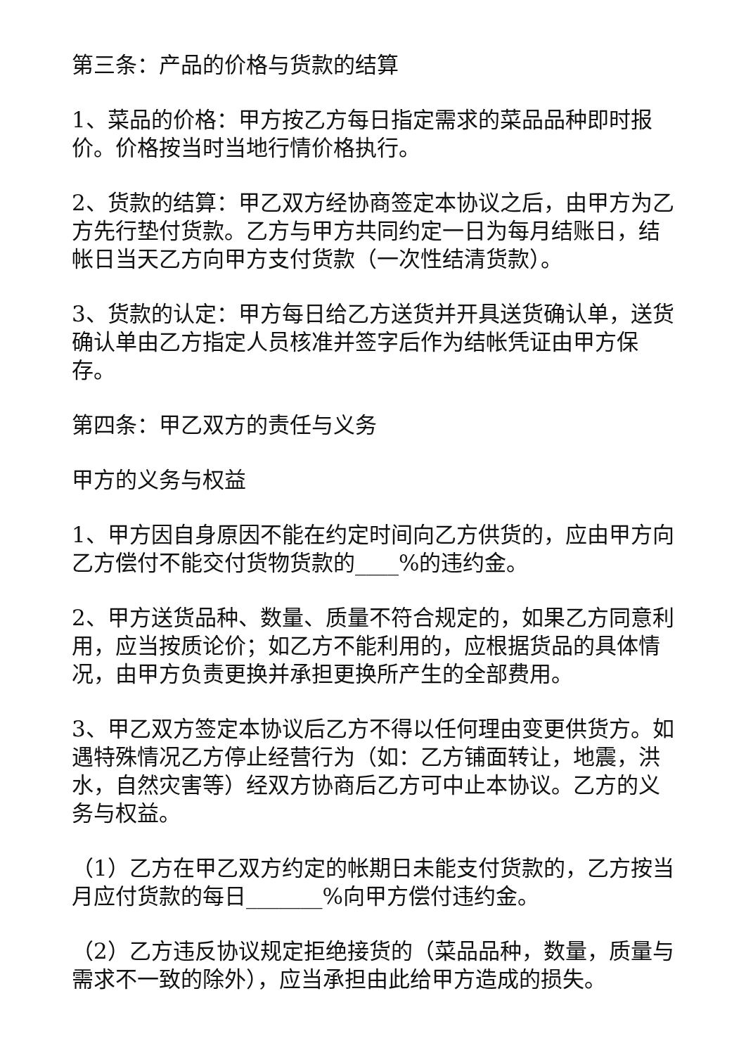第三条：产品的价格与货款的结算
1、菜品的价格：甲方按乙方每日指定需求的菜品品种即时报价。价格按当时当地行情价格执行。
2、货款的结算：甲乙双方经协商签定本协议之后，由甲方为乙方先行垫付货款。乙方与甲方共同约定一日为每月结账日，结帐日当天乙方向甲方支付货款（一次性结清货款）。
3、货款的认定：甲方每日给乙方送货并开具送货确认单，送货确认单由乙方指定人员核准并签字后作为结帐凭证由甲方保存。
第四条：甲乙双方的责任与义务
甲方的义务与权益
1、甲方因自身原因不能在约定时间向乙方供货的，应由甲方向乙方偿付不能交付货物货款的____%的违约金。
2、甲方送货品种、数量、质量不符合规定的，如果乙方同意利用，应当按质论价；如乙方不能利用的，应根据货品的具体情况，由甲方负责更换并承担更换所产生的全部费用。
3、甲乙双方签定本协议后乙方不得以任何理由变更供货方。如遇特殊情况乙方停止经营行为（如：乙方铺面转让，地震，洪水，自然灾害等）经双方协商后乙方可中止本协议。乙方的义务与权益。
（1）乙方在甲乙双方约定的帐期日未能支付货款的，乙方按当月应付货款的每日_______%向甲方偿付违约金。
（2）乙方违反协议规定拒绝接货的（菜品品种，数量，质量与需求不一致的除外），应当承担由此给甲方造成的损失。